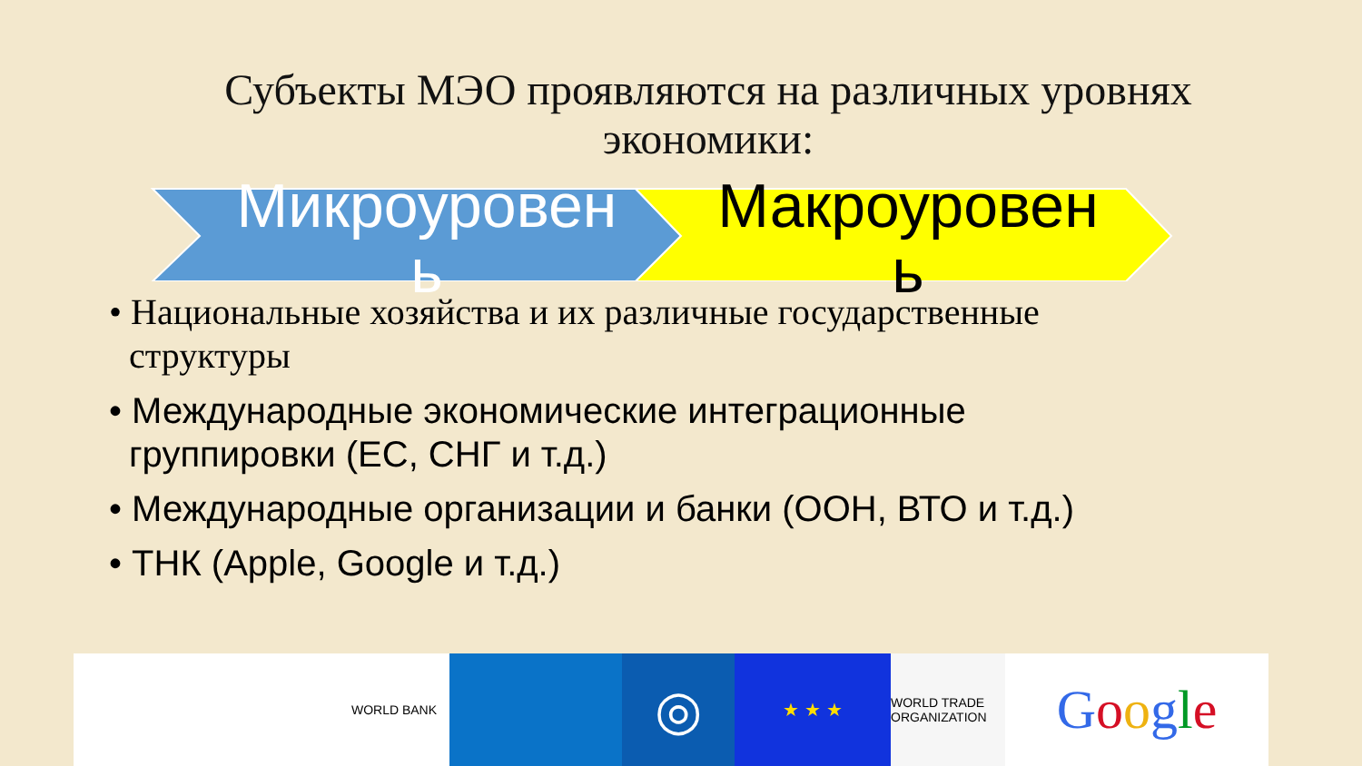Субъекты МЭО проявляются на различных уровнях
экономики:
Микроуровен ь
Макроуровен ь
• Национальные хозяйства и их различные государственные структуры
• Международные экономические интеграционные группировки (ЕС, СНГ и т.д.)
• Международные организации и банки (ООН, ВТО и т.д.)
• ТНК (Apple, Google и т.д.)
WORLD BANK
◎
★ ★ ★
WORLD TRADE ORGANIZATION
Google